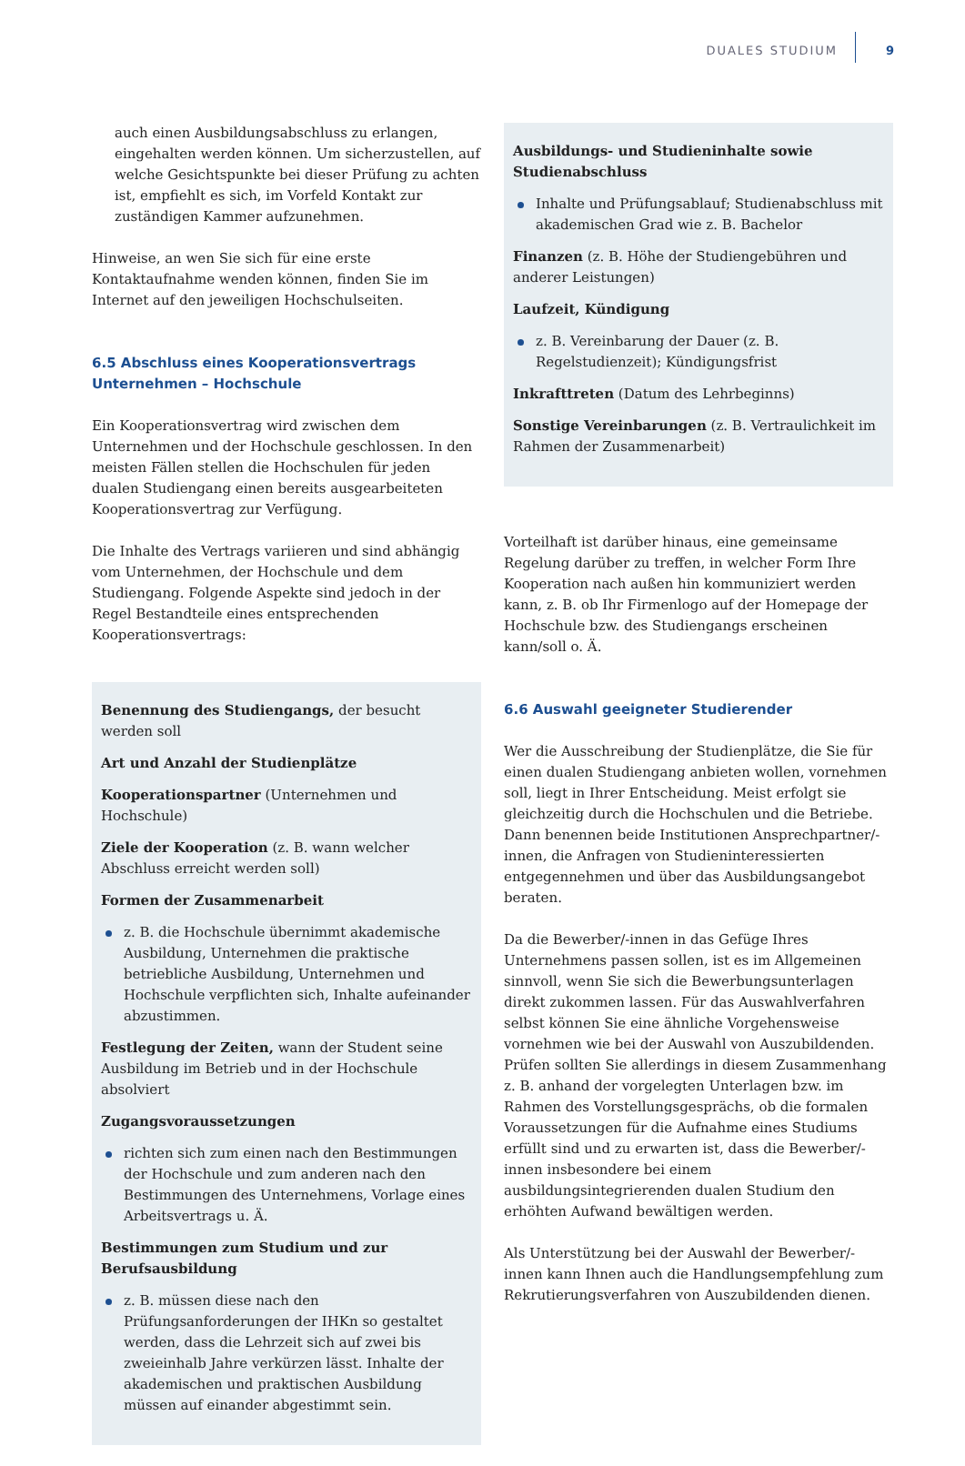DUALES STUDIUM 9
auch einen Ausbildungsabschluss zu erlangen, eingehalten werden können. Um sicherzustellen, auf welche Gesichtspunkte bei dieser Prüfung zu achten ist, empfiehlt es sich, im Vorfeld Kontakt zur zuständigen Kammer aufzunehmen.
Hinweise, an wen Sie sich für eine erste Kontaktaufnahme wenden können, finden Sie im Internet auf den jeweiligen Hochschulseiten.
6.5 Abschluss eines Kooperationsvertrags Unternehmen – Hochschule
Ein Kooperationsvertrag wird zwischen dem Unternehmen und der Hochschule geschlossen. In den meisten Fällen stellen die Hochschulen für jeden dualen Studiengang einen bereits ausgearbeiteten Kooperationsvertrag zur Verfügung.
Die Inhalte des Vertrags variieren und sind abhängig vom Unternehmen, der Hochschule und dem Studiengang. Folgende Aspekte sind jedoch in der Regel Bestandteile eines entsprechenden Kooperationsvertrags:
Benennung des Studiengangs, der besucht werden soll
Art und Anzahl der Studienplätze
Kooperationspartner (Unternehmen und Hochschule)
Ziele der Kooperation (z. B. wann welcher Abschluss erreicht werden soll)
Formen der Zusammenarbeit
z. B. die Hochschule übernimmt akademische Ausbildung, Unternehmen die praktische betriebliche Ausbildung, Unternehmen und Hochschule verpflichten sich, Inhalte aufeinander abzustimmen.
Festlegung der Zeiten, wann der Student seine Ausbildung im Betrieb und in der Hochschule absolviert
Zugangsvoraussetzungen
richten sich zum einen nach den Bestimmungen der Hochschule und zum anderen nach den Bestimmungen des Unternehmens, Vorlage eines Arbeitsvertrags u. Ä.
Bestimmungen zum Studium und zur Berufsausbildung
z. B. müssen diese nach den Prüfungsanforderungen der IHKn so gestaltet werden, dass die Lehrzeit sich auf zwei bis zweieinhalb Jahre verkürzen lässt. Inhalte der akademischen und praktischen Ausbildung müssen auf einander abgestimmt sein.
Ausbildungs- und Studieninhalte sowie Studienabschluss
Inhalte und Prüfungsablauf; Studienabschluss mit akademischen Grad wie z. B. Bachelor
Finanzen (z. B. Höhe der Studiengebühren und anderer Leistungen)
Laufzeit, Kündigung
z. B. Vereinbarung der Dauer (z. B. Regelstudienzeit); Kündigungsfrist
Inkrafttreten (Datum des Lehrbeginns)
Sonstige Vereinbarungen (z. B. Vertraulichkeit im Rahmen der Zusammenarbeit)
Vorteilhaft ist darüber hinaus, eine gemeinsame Regelung darüber zu treffen, in welcher Form Ihre Kooperation nach außen hin kommuniziert werden kann, z. B. ob Ihr Firmenlogo auf der Homepage der Hochschule bzw. des Studiengangs erscheinen kann/soll o. Ä.
6.6 Auswahl geeigneter Studierender
Wer die Ausschreibung der Studienplätze, die Sie für einen dualen Studiengang anbieten wollen, vornehmen soll, liegt in Ihrer Entscheidung. Meist erfolgt sie gleichzeitig durch die Hochschulen und die Betriebe. Dann benennen beide Institutionen Ansprechpartner/-innen, die Anfragen von Studieninteressierten entgegennehmen und über das Ausbildungsangebot beraten.
Da die Bewerber/-innen in das Gefüge Ihres Unternehmens passen sollen, ist es im Allgemeinen sinnvoll, wenn Sie sich die Bewerbungsunterlagen direkt zukommen lassen. Für das Auswahlverfahren selbst können Sie eine ähnliche Vorgehensweise vornehmen wie bei der Auswahl von Auszubildenden. Prüfen sollten Sie allerdings in diesem Zusammenhang z. B. anhand der vorgelegten Unterlagen bzw. im Rahmen des Vorstellungsgesprächs, ob die formalen Voraussetzungen für die Aufnahme eines Studiums erfüllt sind und zu erwarten ist, dass die Bewerber/-innen insbesondere bei einem ausbildungsintegrierenden dualen Studium den erhöhten Aufwand bewältigen werden.
Als Unterstützung bei der Auswahl der Bewerber/-innen kann Ihnen auch die Handlungsempfehlung zum Rekrutierungsverfahren von Auszubildenden dienen.